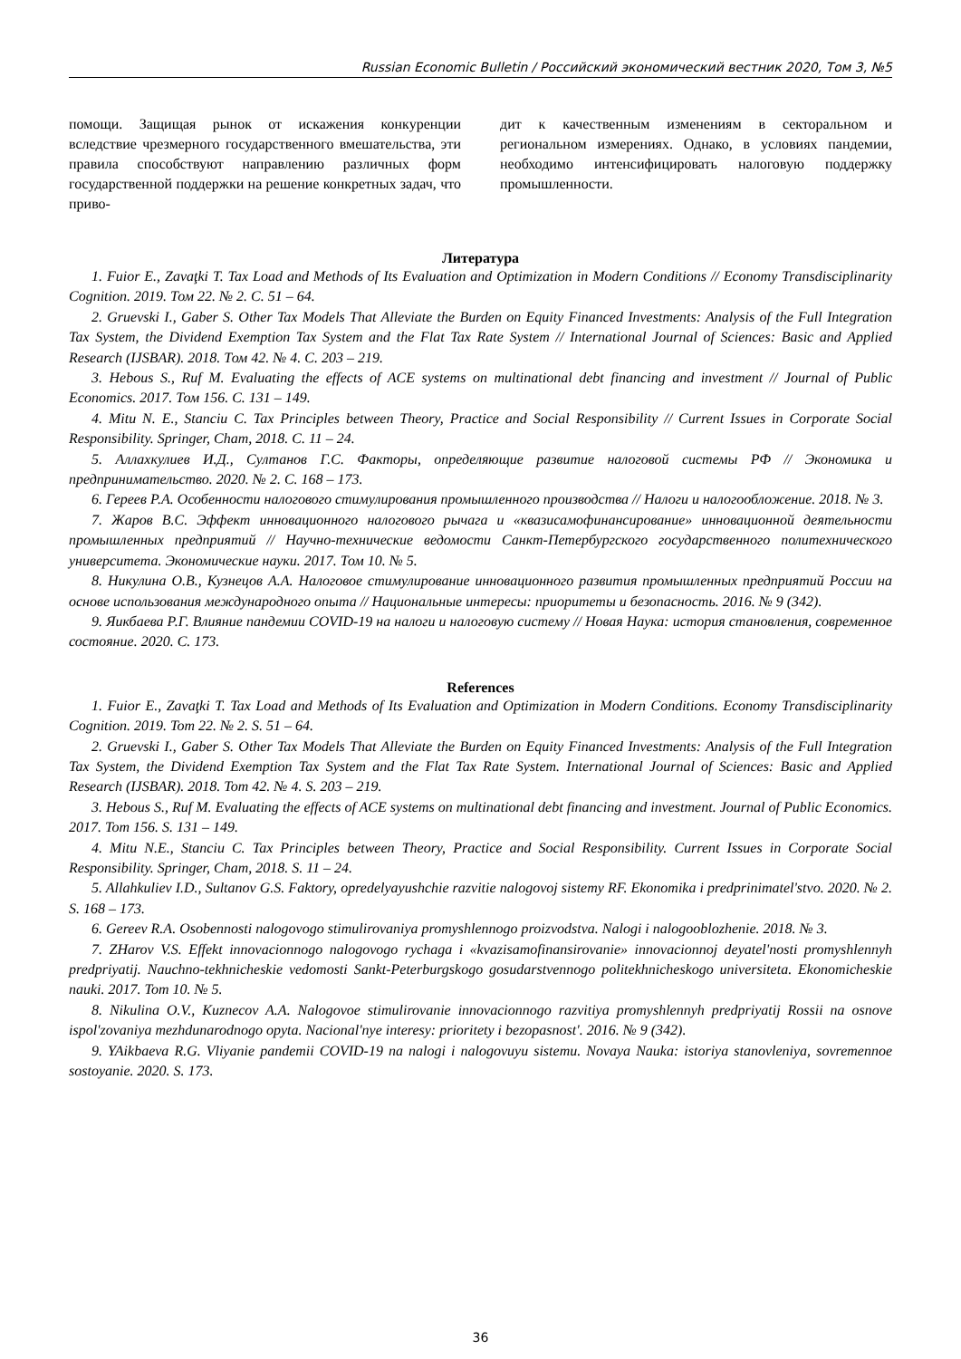Russian Economic Bulletin / Российский экономический вестник 2020, Том 3, №5
помощи. Защищая рынок от искажения конкуренции вследствие чрезмерного государственного вмешательства, эти правила способствуют направлению различных форм государственной поддержки на решение конкретных задач, что приво-
дит к качественным изменениям в секторальном и региональном измерениях. Однако, в условиях пандемии, необходимо интенсифицировать налоговую поддержку промышленности.
Литература
1. Fuior E., Zavaţki T. Tax Load and Methods of Its Evaluation and Optimization in Modern Conditions // Economy Transdisciplinarity Cognition. 2019. Том 22. № 2. С. 51 – 64.
2. Gruevski I., Gaber S. Other Tax Models That Alleviate the Burden on Equity Financed Investments: Analysis of the Full Integration Tax System, the Dividend Exemption Tax System and the Flat Tax Rate System // International Journal of Sciences: Basic and Applied Research (IJSBAR). 2018. Том 42. № 4. С. 203 – 219.
3. Hebous S., Ruf M. Evaluating the effects of ACE systems on multinational debt financing and investment // Journal of Public Economics. 2017. Том 156. С. 131 – 149.
4. Mitu N. E., Stanciu C. Tax Principles between Theory, Practice and Social Responsibility // Current Issues in Corporate Social Responsibility. Springer, Cham, 2018. С. 11 – 24.
5. Аллахкулиев И.Д., Султанов Г.С. Факторы, определяющие развитие налоговой системы РФ // Экономика и предпринимательство. 2020. № 2. С. 168 – 173.
6. Гереев Р.А. Особенности налогового стимулирования промышленного производства // Налоги и налогообложение. 2018. № 3.
7. Жаров В.С. Эффект инновационного налогового рычага и «квазисамофинансирование» инновационной деятельности промышленных предприятий // Научно-технические ведомости Санкт-Петербургского государственного политехнического университета. Экономические науки. 2017. Том 10. № 5.
8. Никулина О.В., Кузнецов А.А. Налоговое стимулирование инновационного развития промышленных предприятий России на основе использования международного опыта // Национальные интересы: приоритеты и безопасность. 2016. № 9 (342).
9. Яикбаева Р.Г. Влияние пандемии COVID-19 на налоги и налоговую систему // Новая Наука: история становления, современное состояние. 2020. С. 173.
References
1. Fuior E., Zavaţki T. Tax Load and Methods of Its Evaluation and Optimization in Modern Conditions. Economy Transdisciplinarity Cognition. 2019. Tom 22. № 2. S. 51 – 64.
2. Gruevski I., Gaber S. Other Tax Models That Alleviate the Burden on Equity Financed Investments: Analysis of the Full Integration Tax System, the Dividend Exemption Tax System and the Flat Tax Rate System. International Journal of Sciences: Basic and Applied Research (IJSBAR). 2018. Tom 42. № 4. S. 203 – 219.
3. Hebous S., Ruf M. Evaluating the effects of ACE systems on multinational debt financing and investment. Journal of Public Economics. 2017. Tom 156. S. 131 – 149.
4. Mitu N.E., Stanciu C. Tax Principles between Theory, Practice and Social Responsibility. Current Issues in Corporate Social Responsibility. Springer, Cham, 2018. S. 11 – 24.
5. Allahkuliev I.D., Sultanov G.S. Faktory, opredelyayushchie razvitie nalogovoj sistemy RF. Ekonomika i predprinimatel'stvo. 2020. № 2. S. 168 – 173.
6. Gereev R.A. Osobennosti nalogovogo stimulirovaniya promyshlennogo proizvodstva. Nalogi i nalogooblozhenie. 2018. № 3.
7. ZHarov V.S. Effekt innovacionnogo nalogovogo rychaga i «kvazisamofinansirovanie» innovacionnoj deyatel'nosti promyshlennyh predpriyatij. Nauchno-tekhnicheskie vedomosti Sankt-Peterburgskogo gosudarstvennogo politekhnicheskogo universiteta. Ekonomicheskie nauki. 2017. Tom 10. № 5.
8. Nikulina O.V., Kuznecov A.A. Nalogovoe stimulirovanie innovacionnogo razvitiya promyshlennyh predpriyatij Rossii na osnove ispol'zovaniya mezhdunarodnogo opyta. Nacional'nye interesy: prioritety i bezopasnost'. 2016. № 9 (342).
9. YAikbaeva R.G. Vliyanie pandemii COVID-19 na nalogi i nalogovuyu sistemu. Novaya Nauka: istoriya stanovleniya, sovremennoe sostoyanie. 2020. S. 173.
36